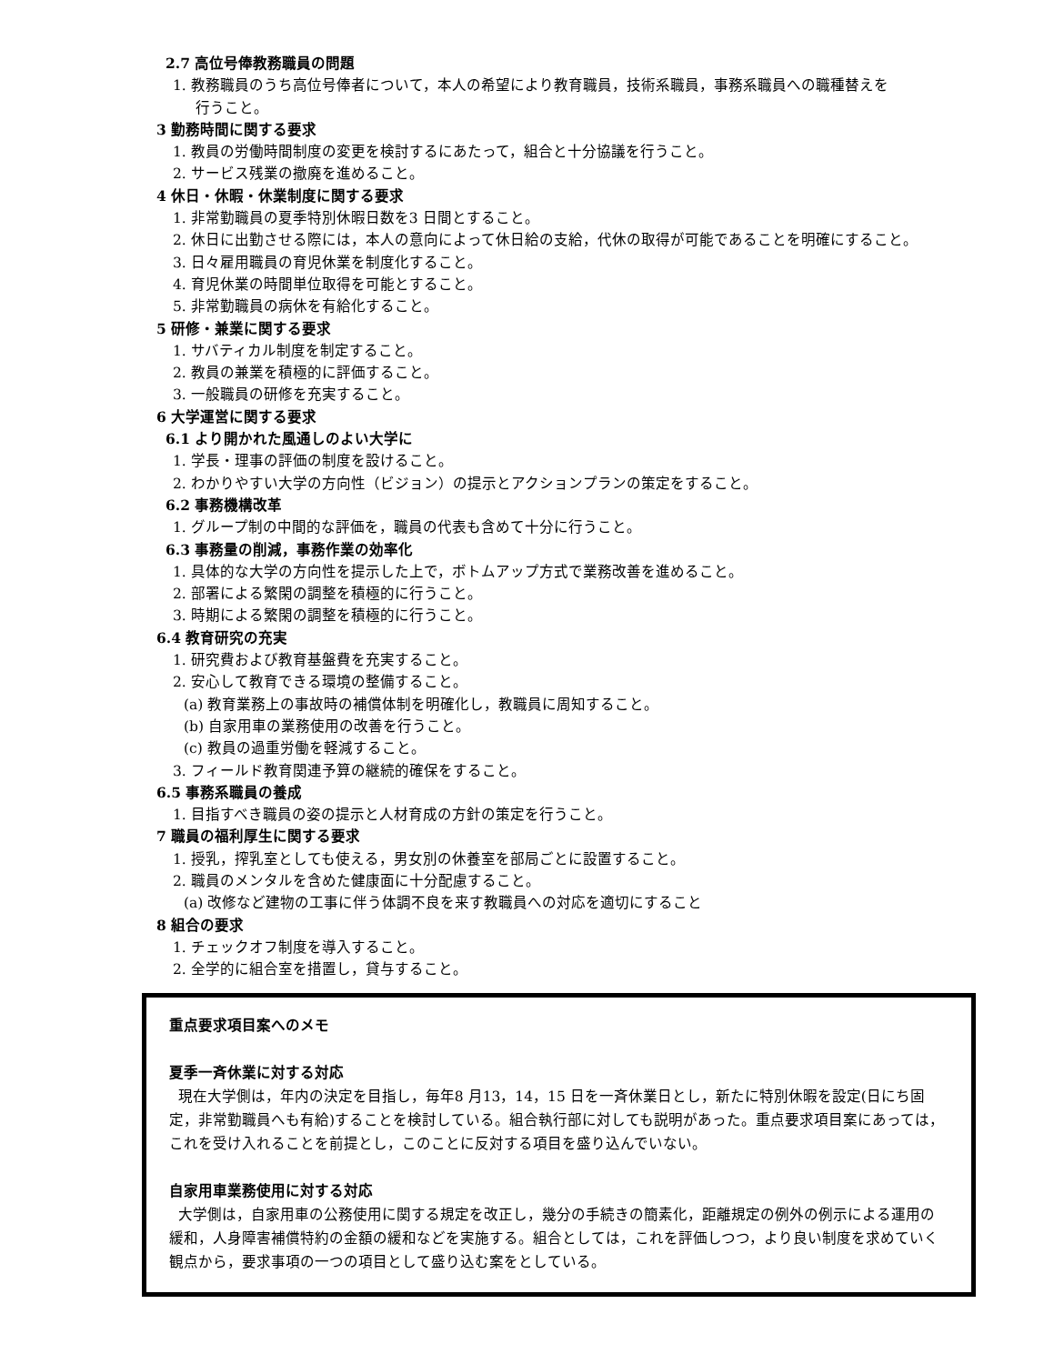2.7 高位号俸教務職員の問題
1. 教務職員のうち高位号俸者について，本人の希望により教育職員，技術系職員，事務系職員への職種替えを
行うこと。
3 勤務時間に関する要求
1. 教員の労働時間制度の変更を検討するにあたって，組合と十分協議を行うこと。
2. サービス残業の撤廃を進めること。
4 休日・休暇・休業制度に関する要求
1. 非常勤職員の夏季特別休暇日数を3 日間とすること。
2. 休日に出勤させる際には，本人の意向によって休日給の支給，代休の取得が可能であることを明確にすること。
3. 日々雇用職員の育児休業を制度化すること。
4. 育児休業の時間単位取得を可能とすること。
5. 非常勤職員の病休を有給化すること。
5 研修・兼業に関する要求
1. サバティカル制度を制定すること。
2. 教員の兼業を積極的に評価すること。
3. 一般職員の研修を充実すること。
6 大学運営に関する要求
6.1 より開かれた風通しのよい大学に
1. 学長・理事の評価の制度を設けること。
2. わかりやすい大学の方向性（ビジョン）の提示とアクションプランの策定をすること。
6.2 事務機構改革
1. グループ制の中間的な評価を，職員の代表も含めて十分に行うこと。
6.3 事務量の削減，事務作業の効率化
1. 具体的な大学の方向性を提示した上で，ボトムアップ方式で業務改善を進めること。
2. 部署による繁閑の調整を積極的に行うこと。
3. 時期による繁閑の調整を積極的に行うこと。
6.4 教育研究の充実
1. 研究費および教育基盤費を充実すること。
2. 安心して教育できる環境の整備すること。
(a) 教育業務上の事故時の補償体制を明確化し，教職員に周知すること。
(b) 自家用車の業務使用の改善を行うこと。
(c) 教員の過重労働を軽減すること。
3. フィールド教育関連予算の継続的確保をすること。
6.5 事務系職員の養成
1. 目指すべき職員の姿の提示と人材育成の方針の策定を行うこと。
7 職員の福利厚生に関する要求
1. 授乳，搾乳室としても使える，男女別の休養室を部局ごとに設置すること。
2. 職員のメンタルを含めた健康面に十分配慮すること。
(a) 改修など建物の工事に伴う体調不良を来す教職員への対応を適切にすること
8 組合の要求
1. チェックオフ制度を導入すること。
2. 全学的に組合室を措置し，貸与すること。
重点要求項目案へのメモ
夏季一斉休業に対する対応
現在大学側は，年内の決定を目指し，毎年8 月13，14，15 日を一斉休業日とし，新たに特別休暇を設定(日にち固定，非常勤職員へも有給)することを検討している。組合執行部に対しても説明があった。重点要求項目案にあっては，これを受け入れることを前提とし，このことに反対する項目を盛り込んでいない。
自家用車業務使用に対する対応
大学側は，自家用車の公務使用に関する規定を改正し，幾分の手続きの簡素化，距離規定の例外の例示による運用の緩和，人身障害補償特約の金額の緩和などを実施する。組合としては，これを評価しつつ，より良い制度を求めていく観点から，要求事項の一つの項目として盛り込む案をとしている。